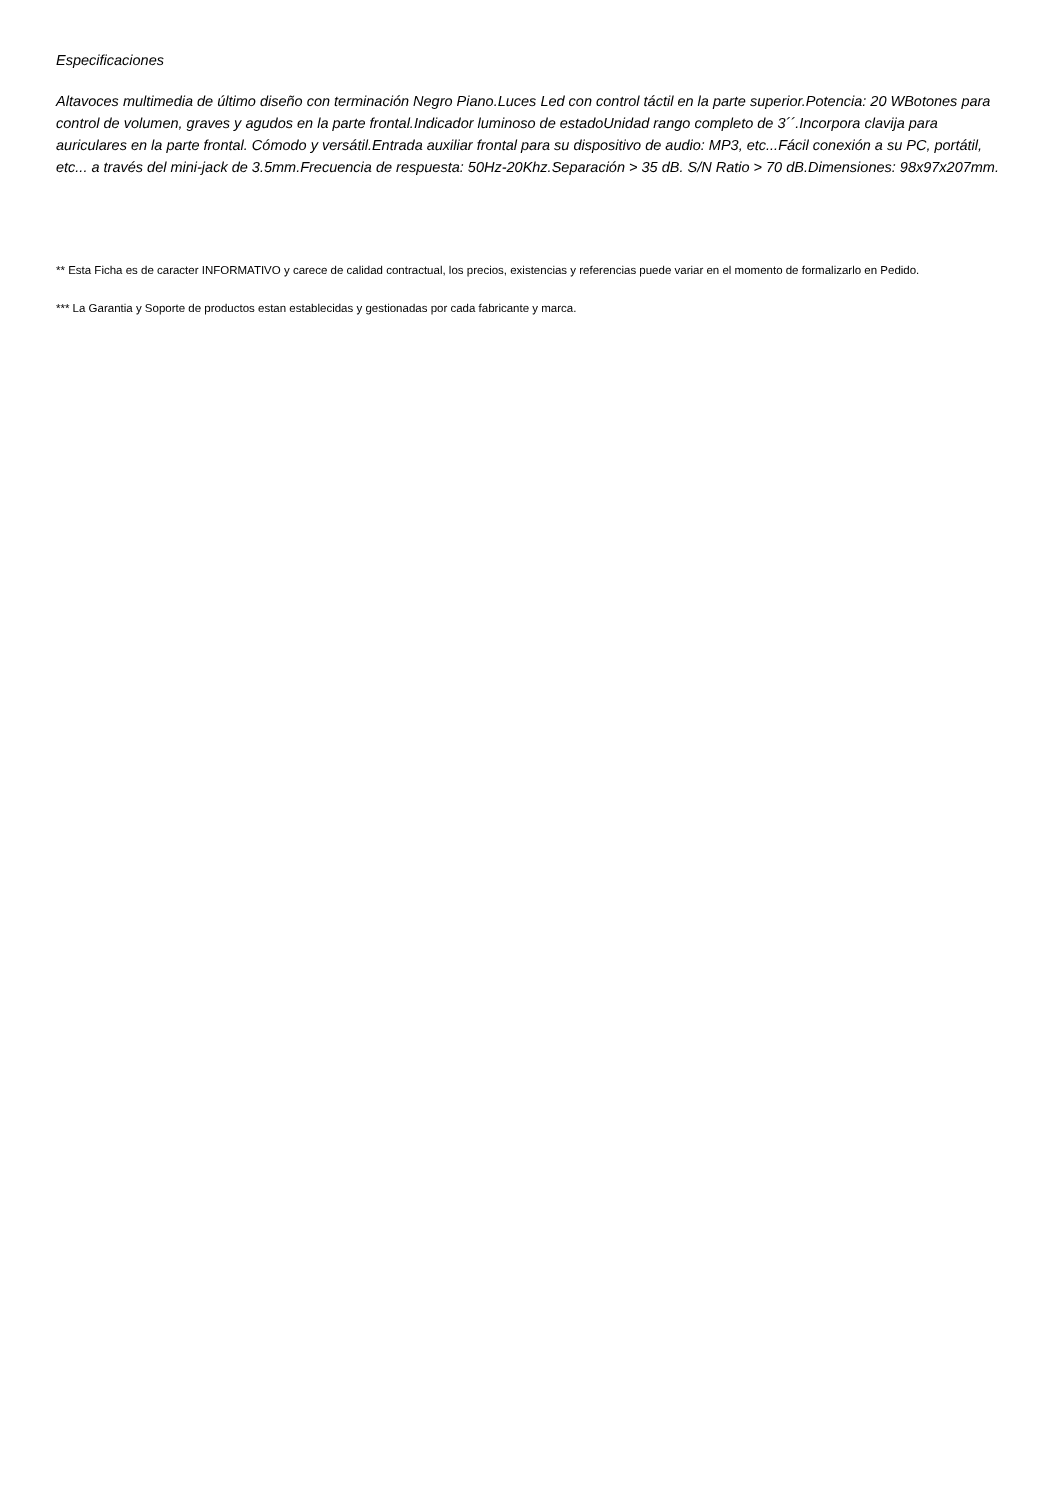Especificaciones
Altavoces multimedia de último diseño con terminación Negro Piano.Luces Led con control táctil en la parte superior.Potencia: 20 WBotones para control de volumen, graves y agudos en la parte frontal.Indicador luminoso de estadoUnidad rango completo de 3´´.Incorpora clavija para auriculares en la parte frontal. Cómodo y versátil.Entrada auxiliar frontal para su dispositivo de audio: MP3, etc...Fácil conexión a su PC, portátil, etc... a través del mini-jack de 3.5mm.Frecuencia de respuesta: 50Hz-20Khz.Separación > 35 dB. S/N Ratio > 70 dB.Dimensiones: 98x97x207mm.
** Esta Ficha es de caracter INFORMATIVO y carece de calidad contractual, los precios, existencias y referencias puede variar en el momento de formalizarlo en Pedido.
*** La Garantia y Soporte de productos estan establecidas y gestionadas por cada fabricante y marca.